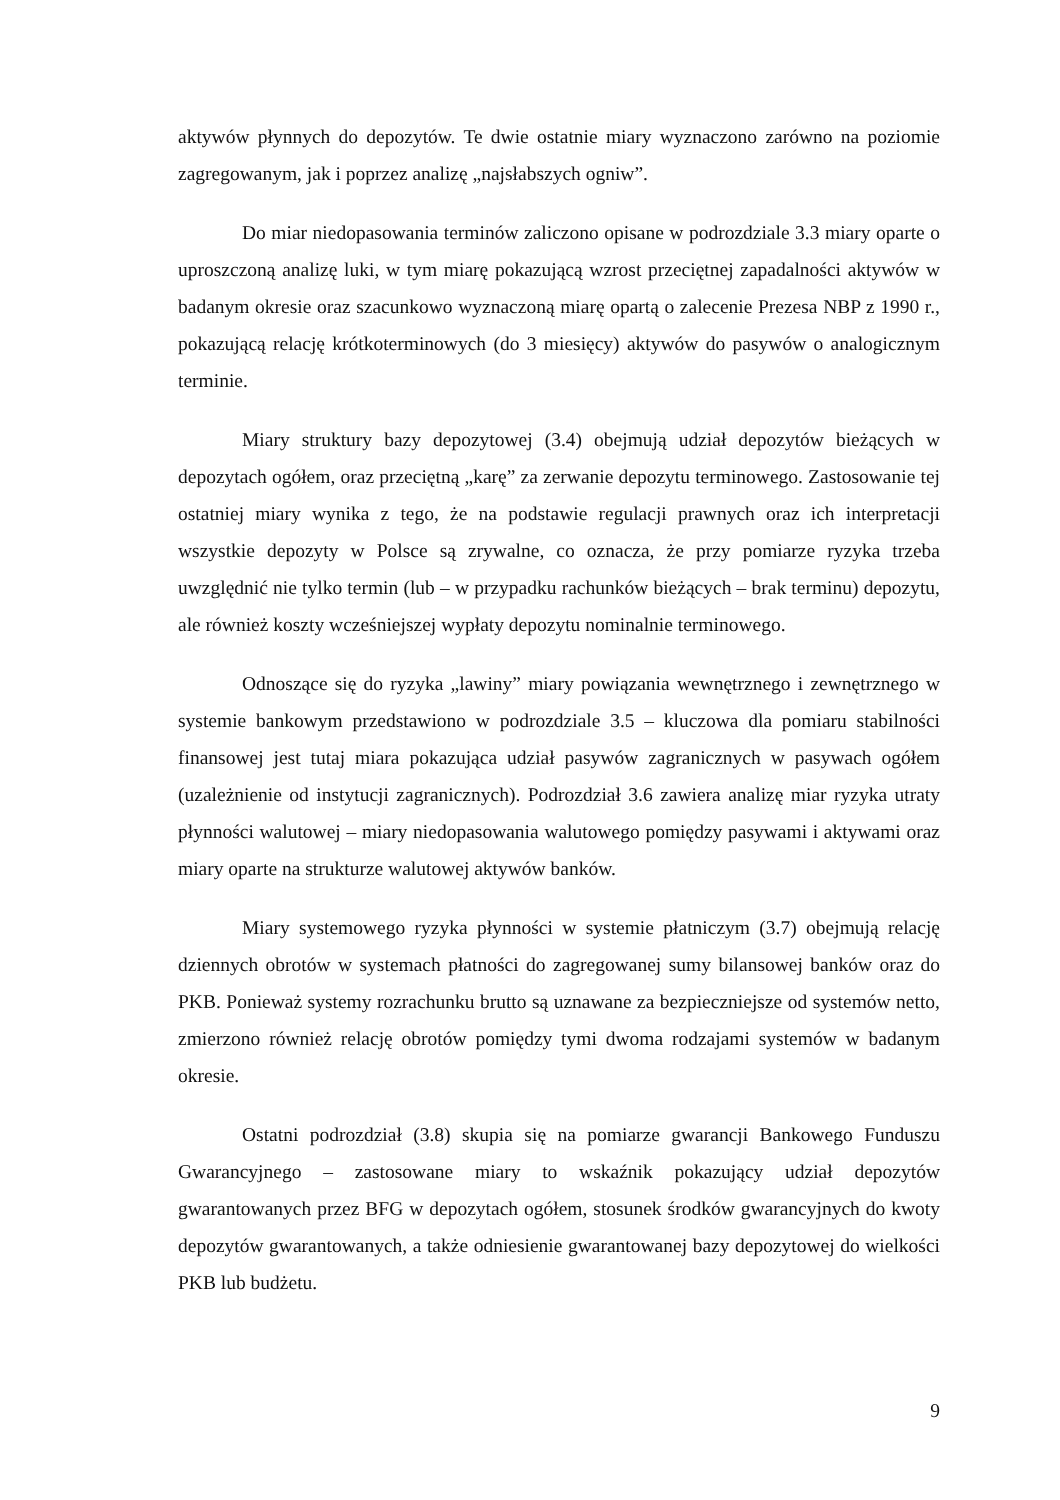aktywów płynnych do depozytów. Te dwie ostatnie miary wyznaczono zarówno na poziomie zagregowanym, jak i poprzez analizę „najsłabszych ogniw”.
Do miar niedopasowania terminów zaliczono opisane w podrozdziale 3.3 miary oparte o uproszczoną analizę luki, w tym miarę pokazującą wzrost przeciętnej zapadalności aktywów w badanym okresie oraz szacunkowo wyznaczoną miarę opartą o zalecenie Prezesa NBP z 1990 r., pokazującą relację krótkoterminowych (do 3 miesięcy) aktywów do pasywów o analogicznym terminie.
Miary struktury bazy depozytowej (3.4) obejmują udział depozytów bieżących w depozytach ogółem, oraz przeciętną „karę” za zerwanie depozytu terminowego. Zastosowanie tej ostatniej miary wynika z tego, że na podstawie regulacji prawnych oraz ich interpretacji wszystkie depozyty w Polsce są zrywalne, co oznacza, że przy pomiarze ryzyka trzeba uwzględnić nie tylko termin (lub – w przypadku rachunków bieżących – brak terminu) depozytu, ale również koszty wcześniejszej wypłaty depozytu nominalnie terminowego.
Odnoszące się do ryzyka „lawiny” miary powiązania wewnętrznego i zewnętrznego w systemie bankowym przedstawiono w podrozdziale 3.5 – kluczowa dla pomiaru stabilności finansowej jest tutaj miara pokazująca udział pasywów zagranicznych w pasywach ogółem (uzależnienie od instytucji zagranicznych). Podrozdział 3.6 zawiera analizę miar ryzyka utraty płynności walutowej – miary niedopasowania walutowego pomiędzy pasywami i aktywami oraz miary oparte na strukturze walutowej aktywów banków.
Miary systemowego ryzyka płynności w systemie płatniczym (3.7) obejmują relację dziennych obrotów w systemach płatności do zagregowanej sumy bilansowej banków oraz do PKB. Ponieważ systemy rozrachunku brutto są uznawane za bezpieczniejsze od systemów netto, zmierzono również relację obrotów pomiędzy tymi dwoma rodzajami systemów w badanym okresie.
Ostatni podrozdział (3.8) skupia się na pomiarze gwarancji Bankowego Funduszu Gwarancyjnego – zastosowane miary to wskaźnik pokazujący udział depozytów gwarantowanych przez BFG w depozytach ogółem, stosunek środków gwarancyjnych do kwoty depozytów gwarantowanych, a także odniesienie gwarantowanej bazy depozytowej do wielkości PKB lub budżetu.
9